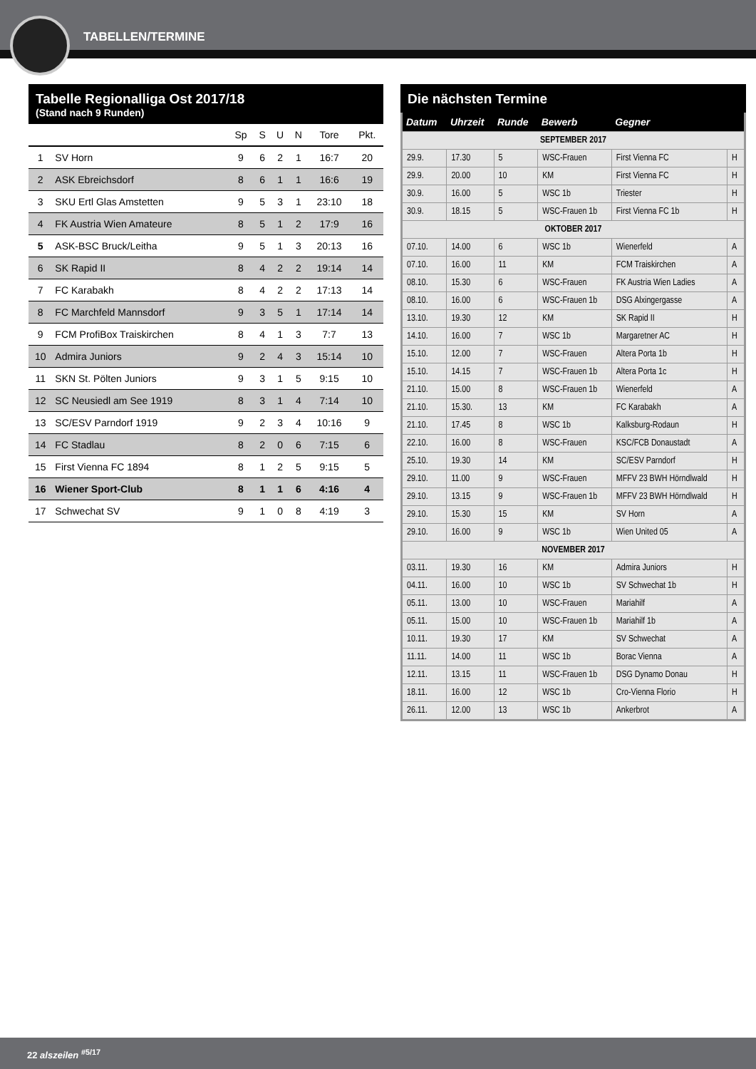TABELLEN/TERMINE
Tabelle Regionalliga Ost 2017/18
(Stand nach 9 Runden)
| | | Sp | S | U | N | Tore | Pkt. |
| --- | --- | --- | --- | --- | --- | --- | --- |
| 1 | SV Horn | 9 | 6 | 2 | 1 | 16:7 | 20 |
| 2 | ASK Ebreichsdorf | 8 | 6 | 1 | 1 | 16:6 | 19 |
| 3 | SKU Ertl Glas Amstetten | 9 | 5 | 3 | 1 | 23:10 | 18 |
| 4 | FK Austria Wien Amateure | 8 | 5 | 1 | 2 | 17:9 | 16 |
| 5 | ASK-BSC Bruck/Leitha | 9 | 5 | 1 | 3 | 20:13 | 16 |
| 6 | SK Rapid II | 8 | 4 | 2 | 2 | 19:14 | 14 |
| 7 | FC Karabakh | 8 | 4 | 2 | 2 | 17:13 | 14 |
| 8 | FC Marchfeld Mannsdorf | 9 | 3 | 5 | 1 | 17:14 | 14 |
| 9 | FCM ProfiBox Traiskirchen | 8 | 4 | 1 | 3 | 7:7 | 13 |
| 10 | Admira Juniors | 9 | 2 | 4 | 3 | 15:14 | 10 |
| 11 | SKN St. Pölten Juniors | 9 | 3 | 1 | 5 | 9:15 | 10 |
| 12 | SC Neusiedl am See 1919 | 8 | 3 | 1 | 4 | 7:14 | 10 |
| 13 | SC/ESV Parndorf 1919 | 9 | 2 | 3 | 4 | 10:16 | 9 |
| 14 | FC Stadlau | 8 | 2 | 0 | 6 | 7:15 | 6 |
| 15 | First Vienna FC 1894 | 8 | 1 | 2 | 5 | 9:15 | 5 |
| 16 | Wiener Sport-Club | 8 | 1 | 1 | 6 | 4:16 | 4 |
| 17 | Schwechat SV | 9 | 1 | 0 | 8 | 4:19 | 3 |
Die nächsten Termine
| Datum | Uhrzeit | Runde | Bewerb | Gegner | |
| --- | --- | --- | --- | --- | --- |
| SEPTEMBER 2017 | | | | | |
| 29.9. | 17.30 | 5 | WSC-Frauen | First Vienna FC | H |
| 29.9. | 20.00 | 10 | KM | First Vienna FC | H |
| 30.9. | 16.00 | 5 | WSC 1b | Triester | H |
| 30.9. | 18.15 | 5 | WSC-Frauen 1b | First Vienna FC 1b | H |
| OKTOBER 2017 | | | | | |
| 07.10. | 14.00 | 6 | WSC 1b | Wienerfeld | A |
| 07.10. | 16.00 | 11 | KM | FCM Traiskirchen | A |
| 08.10. | 15.30 | 6 | WSC-Frauen | FK Austria Wien Ladies | A |
| 08.10. | 16.00 | 6 | WSC-Frauen 1b | DSG Alxingergasse | A |
| 13.10. | 19.30 | 12 | KM | SK Rapid II | H |
| 14.10. | 16.00 | 7 | WSC 1b | Margaretner AC | H |
| 15.10. | 12.00 | 7 | WSC-Frauen | Altera Porta 1b | H |
| 15.10. | 14.15 | 7 | WSC-Frauen 1b | Altera Porta 1c | H |
| 21.10. | 15.00 | 8 | WSC-Frauen 1b | Wienerfeld | A |
| 21.10. | 15.30. | 13 | KM | FC Karabakh | A |
| 21.10. | 17.45 | 8 | WSC 1b | Kalksburg-Rodaun | H |
| 22.10. | 16.00 | 8 | WSC-Frauen | KSC/FCB Donaustadt | A |
| 25.10. | 19.30 | 14 | KM | SC/ESV Parndorf | H |
| 29.10. | 11.00 | 9 | WSC-Frauen | MFFV 23 BWH Hörndlwald | H |
| 29.10. | 13.15 | 9 | WSC-Frauen 1b | MFFV 23 BWH Hörndlwald | H |
| 29.10. | 15.30 | 15 | KM | SV Horn | A |
| 29.10. | 16.00 | 9 | WSC 1b | Wien United 05 | A |
| NOVEMBER 2017 | | | | | |
| 03.11. | 19.30 | 16 | KM | Admira Juniors | H |
| 04.11. | 16.00 | 10 | WSC 1b | SV Schwechat 1b | H |
| 05.11. | 13.00 | 10 | WSC-Frauen | Mariahilf | A |
| 05.11. | 15.00 | 10 | WSC-Frauen 1b | Mariahilf 1b | A |
| 10.11. | 19.30 | 17 | KM | SV Schwechat | A |
| 11.11. | 14.00 | 11 | WSC 1b | Borac Vienna | A |
| 12.11. | 13.15 | 11 | WSC-Frauen 1b | DSG Dynamo Donau | H |
| 18.11. | 16.00 | 12 | WSC 1b | Cro-Vienna Florio | H |
| 26.11. | 12.00 | 13 | WSC 1b | Ankerbrot | A |
22 alszeilen <sup>#5/17</sup>